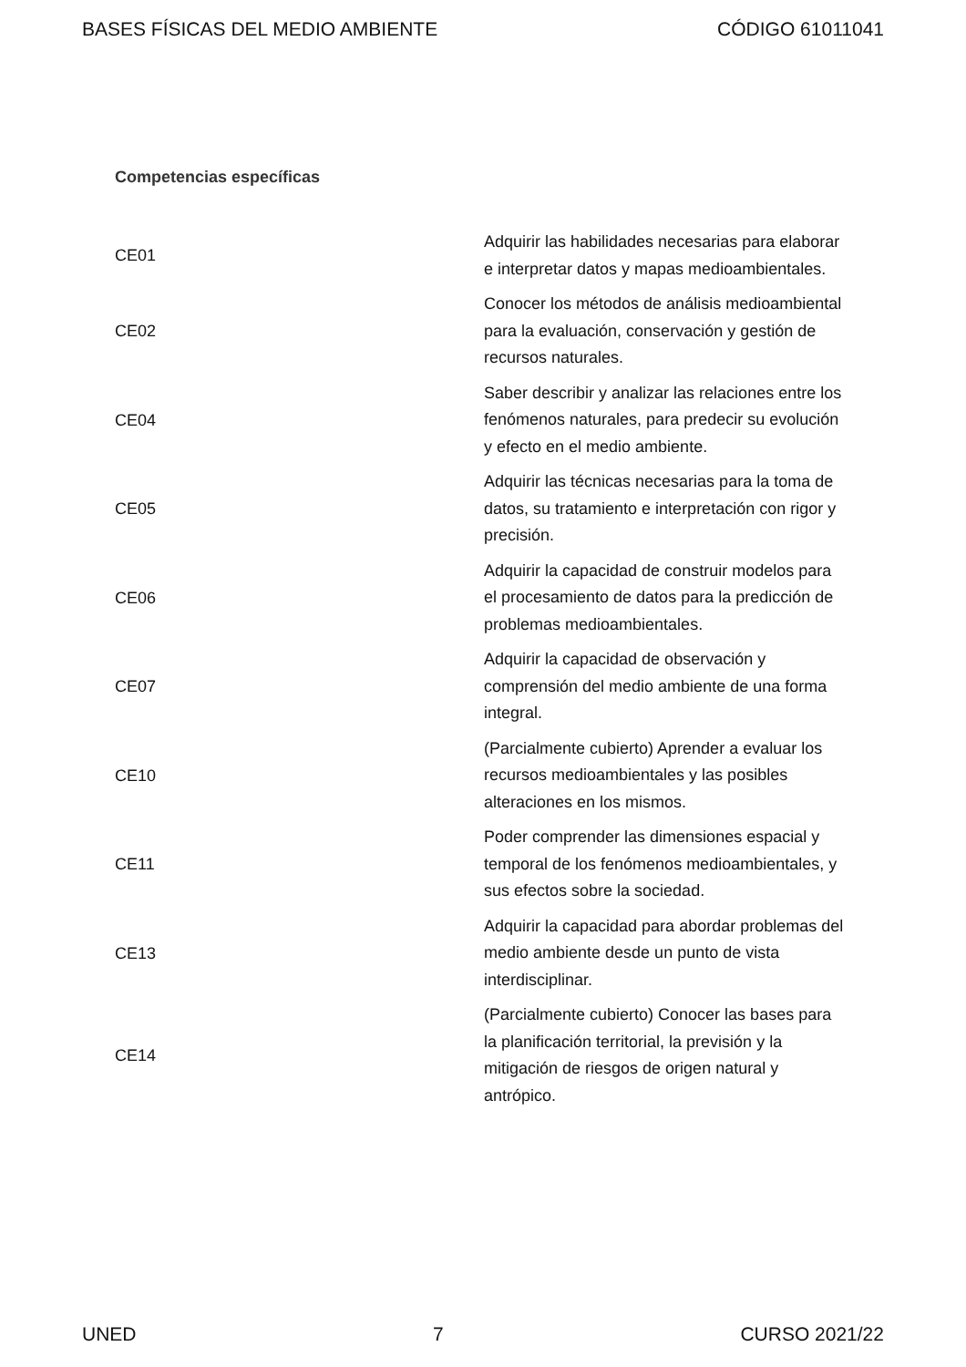BASES FÍSICAS DEL MEDIO AMBIENTE CÓDIGO 61011041
Competencias específicas
| CE01 | Adquirir las habilidades necesarias para elaborar e interpretar datos y mapas medioambientales. |
| CE02 | Conocer los métodos de análisis medioambiental para la evaluación, conservación y gestión de recursos naturales. |
| CE04 | Saber describir y analizar las relaciones entre los fenómenos naturales, para predecir su evolución y efecto en el medio ambiente. |
| CE05 | Adquirir las técnicas necesarias para la toma de datos, su tratamiento e interpretación con rigor y precisión. |
| CE06 | Adquirir la capacidad de construir modelos para el procesamiento de datos para la predicción de problemas medioambientales. |
| CE07 | Adquirir la capacidad de observación y comprensión del medio ambiente de una forma integral. |
| CE10 | (Parcialmente cubierto) Aprender a evaluar los recursos medioambientales y las posibles alteraciones en los mismos. |
| CE11 | Poder comprender las dimensiones espacial y temporal de los fenómenos medioambientales, y sus efectos sobre la sociedad. |
| CE13 | Adquirir la capacidad para abordar problemas del medio ambiente desde un punto de vista interdisciplinar. |
| CE14 | (Parcialmente cubierto) Conocer las bases para la planificación territorial, la previsión y la mitigación de riesgos de origen natural y antrópico. |
UNED 7 CURSO 2021/22